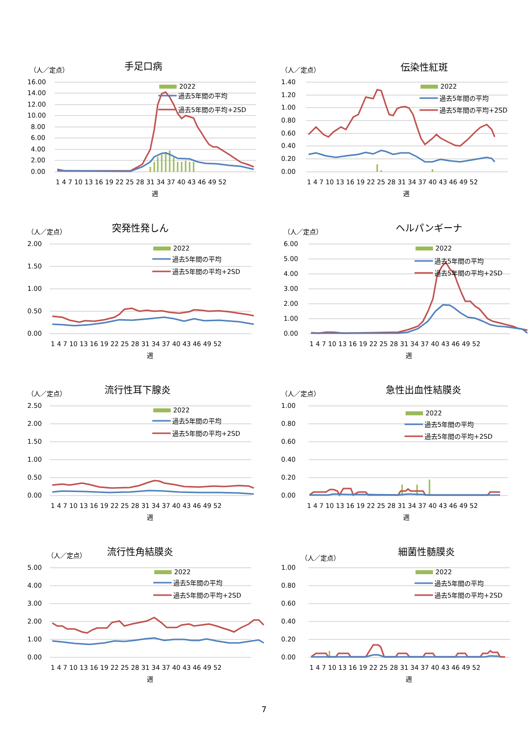（人／定点）
手足口病
16.00
14.00
12.00
10.00
8.00
6.00
4.00
2.00
0.00
2022
過去5年間の平均
過去5年間の平均+2SD
1 4 7 10 13 16 19 22 25 28 31 34 37 40 43 46 49 52
週
（人／定点）
伝染性紅斑
1.40
1.20
1.00
0.80
0.60
0.40
0.20
0.00
2022
過去5年間の平均
過去5年間の平均+2SD
1 4 7 10 13 16 19 22 25 28 31 34 37 40 43 46 49 52
週
（人／定点）
突発性発しん
2.00
1.50
1.00
0.50
0.00
2022
過去5年間の平均
過去5年間の平均+2SD
1 4 7 10 13 16 19 22 25 28 31 34 37 40 43 46 49 52
週
（人／定点）
ヘルパンギーナ
6.00
5.00
4.00
3.00
2.00
1.00
0.00
2022
過去5年間の平均
過去5年間の平均+2SD
1 4 7 10 13 16 19 22 25 28 31 34 37 40 43 46 49 52
週
（人／定点）
流行性耳下腺炎
2.50
2.00
1.50
1.00
0.50
0.00
2022
過去5年間の平均
過去5年間の平均+2SD
1 4 7 10 13 16 19 22 25 28 31 34 37 40 43 46 49 52
週
（人／定点）
急性出血性結膜炎
1.00
0.80
0.60
0.40
0.20
0.00
2022
過去5年間の平均
過去5年間の平均+2SD
1 4 7 10 13 16 19 22 25 28 31 34 37 40 43 46 49 52
週
（人／定点）
流行性角結膜炎
5.00
4.00
3.00
2.00
1.00
0.00
2022
過去5年間の平均
過去5年間の平均+2SD
1 4 7 10 13 16 19 22 25 28 31 34 37 40 43 46 49 52
週
（人／定点）
細菌性髄膜炎
1.00
0.80
0.60
0.40
0.20
0.00
2022
過去5年間の平均
過去5年間の平均+2SD
1 4 7 10 13 16 19 22 25 28 31 34 37 40 43 46 49 52
週
7